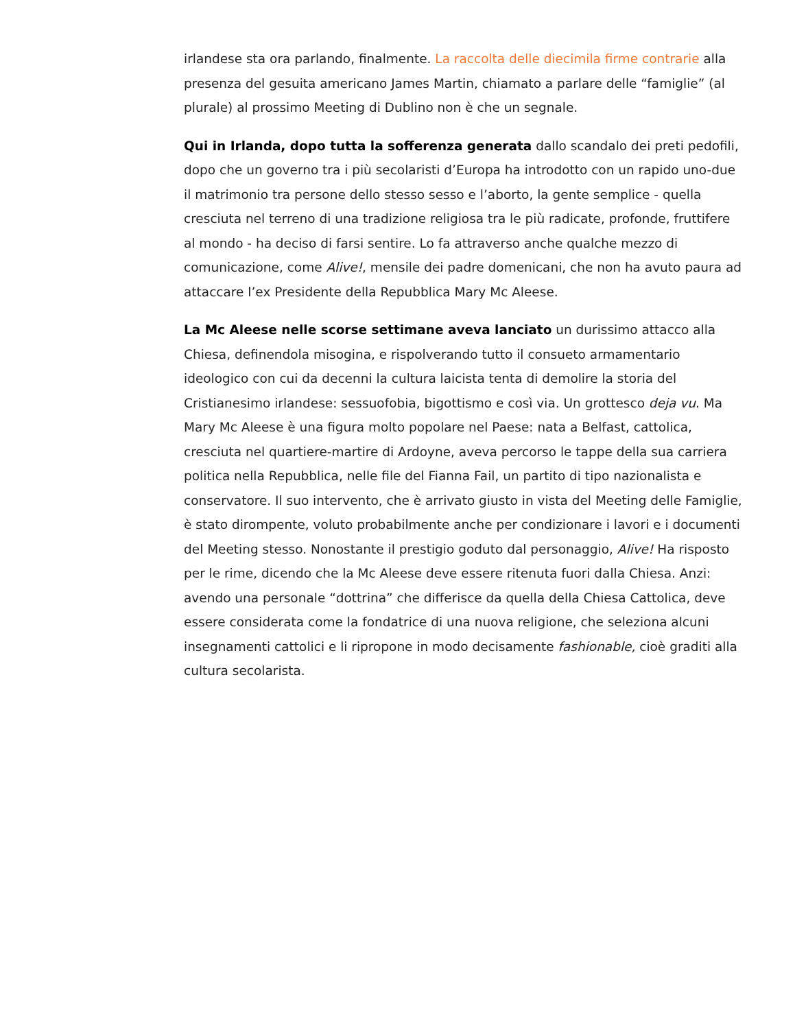irlandese sta ora parlando, finalmente. La raccolta delle diecimila firme contrarie alla presenza del gesuita americano James Martin, chiamato a parlare delle “famiglie” (al plurale) al prossimo Meeting di Dublino non è che un segnale.
Qui in Irlanda, dopo tutta la sofferenza generata dallo scandalo dei preti pedofili, dopo che un governo tra i più secolaristi d’Europa ha introdotto con un rapido uno-due il matrimonio tra persone dello stesso sesso e l’aborto, la gente semplice - quella cresciuta nel terreno di una tradizione religiosa tra le più radicate, profonde, fruttifere al mondo - ha deciso di farsi sentire. Lo fa attraverso anche qualche mezzo di comunicazione, come Alive!, mensile dei padre domenicani, che non ha avuto paura ad attaccare l’ex Presidente della Repubblica Mary Mc Aleese.
La Mc Aleese nelle scorse settimane aveva lanciato un durissimo attacco alla Chiesa, definendola misogina, e rispolverando tutto il consueto armamentario ideologico con cui da decenni la cultura laicista tenta di demolire la storia del Cristianesimo irlandese: sessuofobia, bigottismo e così via. Un grottesco deja vu. Ma Mary Mc Aleese è una figura molto popolare nel Paese: nata a Belfast, cattolica, cresciuta nel quartiere-martire di Ardoyne, aveva percorso le tappe della sua carriera politica nella Repubblica, nelle file del Fianna Fail, un partito di tipo nazionalista e conservatore. Il suo intervento, che è arrivato giusto in vista del Meeting delle Famiglie, è stato dirompente, voluto probabilmente anche per condizionare i lavori e i documenti del Meeting stesso. Nonostante il prestigio goduto dal personaggio, Alive! Ha risposto per le rime, dicendo che la Mc Aleese deve essere ritenuta fuori dalla Chiesa. Anzi: avendo una personale “dottrina” che differisce da quella della Chiesa Cattolica, deve essere considerata come la fondatrice di una nuova religione, che seleziona alcuni insegnamenti cattolici e li ripropone in modo decisamente fashionable, cioè graditi alla cultura secolarista.